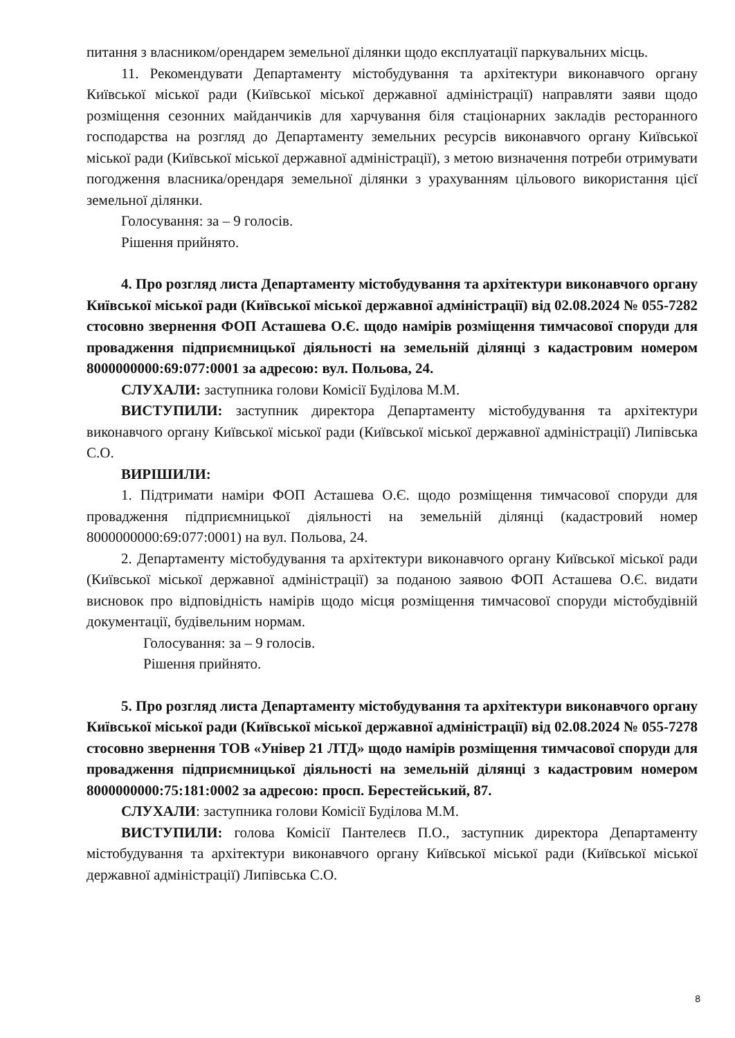питання з власником/орендарем земельної ділянки щодо експлуатації паркувальних місць.
11. Рекомендувати Департаменту містобудування та архітектури виконавчого органу Київської міської ради (Київської міської державної адміністрації) направляти заяви щодо розміщення сезонних майданчиків для харчування біля стаціонарних закладів ресторанного господарства на розгляд до Департаменту земельних ресурсів виконавчого органу Київської міської ради (Київської міської державної адміністрації), з метою визначення потреби отримувати погодження власника/орендаря земельної ділянки з урахуванням цільового використання цієї земельної ділянки.
Голосування: за – 9 голосів.
Рішення прийнято.
4. Про розгляд листа Департаменту містобудування та архітектури виконавчого органу Київської міської ради (Київської міської державної адміністрації) від 02.08.2024 № 055-7282 стосовно звернення ФОП Асташева О.Є. щодо намірів розміщення тимчасової споруди для провадження підприємницької діяльності на земельній ділянці з кадастровим номером 8000000000:69:077:0001 за адресою: вул. Польова, 24.
СЛУХАЛИ: заступника голови Комісії Буділова М.М.
ВИСТУПИЛИ: заступник директора Департаменту містобудування та архітектури виконавчого органу Київської міської ради (Київської міської державної адміністрації) Липівська С.О.
ВИРІШИЛИ:
1. Підтримати наміри ФОП Асташева О.Є. щодо розміщення тимчасової споруди для провадження підприємницької діяльності на земельній ділянці (кадастровий номер 8000000000:69:077:0001) на вул. Польова, 24.
2. Департаменту містобудування та архітектури виконавчого органу Київської міської ради (Київської міської державної адміністрації) за поданою заявою ФОП Асташева О.Є. видати висновок про відповідність намірів щодо місця розміщення тимчасової споруди містобудівній документації, будівельним нормам.
Голосування: за – 9 голосів.
Рішення прийнято.
5. Про розгляд листа Департаменту містобудування та архітектури виконавчого органу Київської міської ради (Київської міської державної адміністрації) від 02.08.2024 № 055-7278 стосовно звернення ТОВ «Універ 21 ЛТД» щодо намірів розміщення тимчасової споруди для провадження підприємницької діяльності на земельній ділянці з кадастровим номером 8000000000:75:181:0002 за адресою: просп. Берестейський, 87.
СЛУХАЛИ: заступника голови Комісії Буділова М.М.
ВИСТУПИЛИ: голова Комісії Пантелеєв П.О., заступник директора Департаменту містобудування та архітектури виконавчого органу Київської міської ради (Київської міської державної адміністрації) Липівська С.О.
8